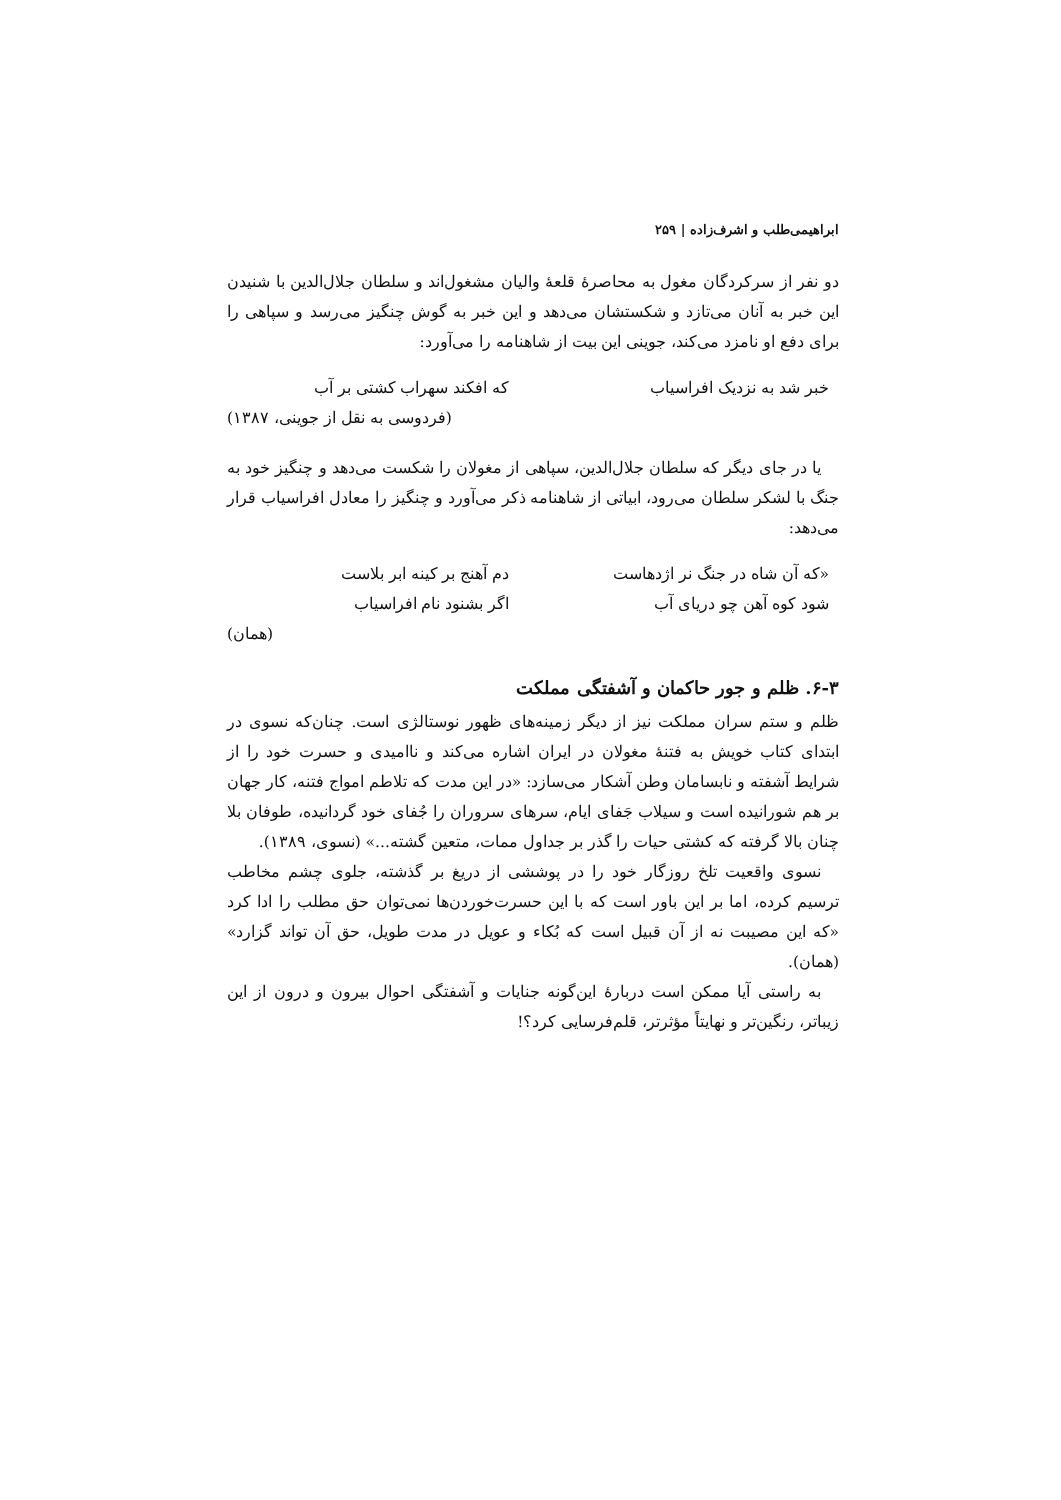ابراهیمی‌طلب و اشرف‌زاده | ۲۵۹
دو نفر از سرکردگان مغول به محاصرۀ قلعۀ والیان مشغول‌اند و سلطان جلال‌الدین با شنیدن این خبر به آنان می‌تازد و شکستشان می‌دهد و این خبر به گوش چنگیز می‌رسد و سپاهی را برای دفع او نامزد می‌کند، جوینی این بیت از شاهنامه را می‌آورد:
خبر شد به نزدیک افراسیاب که افکند سهراب کشتی بر آب
(فردوسی به نقل از جوینی، ۱۳۸۷)
یا در جای دیگر که سلطان جلال‌الدین، سپاهی از مغولان را شکست می‌دهد و چنگیز خود به جنگ با لشکر سلطان می‌رود، ابیاتی از شاهنامه ذکر می‌آورد و چنگیز را معادل افراسیاب قرار می‌دهد:
«که آن شاه در جنگ نر اژدهاست دم آهنج بر کینه ابر بلاست
شود کوه آهن چو دریای آب اگر بشنود نام افراسیاب
(همان)
۶-۳. ظلم و جور حاکمان و آشفتگی مملکت
ظلم و ستم سران مملکت نیز از دیگر زمینه‌های ظهور نوستالژی است. چنان‌که نسوی در ابتدای کتاب خویش به فتنۀ مغولان در ایران اشاره می‌کند و ناامیدی و حسرت خود را از شرایط آشفته و نابسامان وطن آشکار می‌سازد: «در این مدت که تلاطم امواج فتنه، کار جهان بر هم شورانیده است و سیلاب جَفای ایام، سرهای سروران را جُفای خود گردانیده، طوفان بلا چنان بالا گرفته که کشتی حیات را گذر بر جداول ممات، متعین گشته...» (نسوی، ۱۳۸۹).
نسوی واقعیت تلخ روزگار خود را در پوششی از دریغ بر گذشته، جلوی چشم مخاطب ترسیم کرده، اما بر این باور است که با این حسرت‌خوردن‌ها نمی‌توان حق مطلب را ادا کرد «که این مصیبت نه از آن قبیل است که بُکاء و عویل در مدت طویل، حق آن تواند گزارد» (همان).
به راستی آیا ممکن است دربارۀ این‌گونه جنایات و آشفتگی احوال بیرون و درون از این زیباتر، رنگین‌تر و نهایتاً مؤثرتر، قلم‌فرسایی کرد؟!